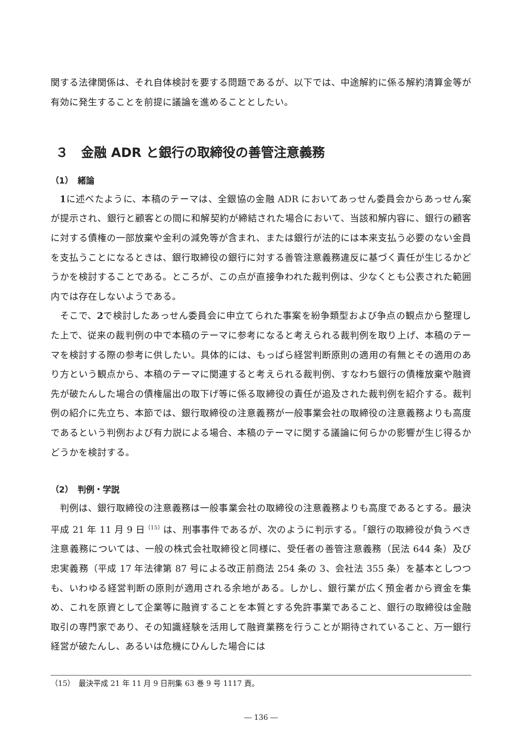関する法律関係は、それ自体検討を要する問題であるが、以下では、中途解約に係る解約清算金等が有効に発生することを前提に議論を進めることとしたい。
３　金融 ADR と銀行の取締役の善管注意義務
（1）　緒論
1に述べたように、本稿のテーマは、全銀協の金融 ADR においてあっせん委員会からあっせん案が提示され、銀行と顧客との間に和解契約が締結された場合において、当該和解内容に、銀行の顧客に対する債権の一部放棄や金利の減免等が含まれ、または銀行が法的には本来支払う必要のない金員を支払うことになるときは、銀行取締役の銀行に対する善管注意義務違反に基づく責任が生じるかどうかを検討することである。ところが、この点が直接争われた裁判例は、少なくとも公表された範囲内では存在しないようである。
そこで、2で検討したあっせん委員会に申立てられた事案を紛争類型および争点の観点から整理した上で、従来の裁判例の中で本稿のテーマに参考になると考えられる裁判例を取り上げ、本稿のテーマを検討する際の参考に供したい。具体的には、もっぱら経営判断原則の適用の有無とその適用のあり方という観点から、本稿のテーマに関連すると考えられる裁判例、すなわち銀行の債権放棄や融資先が破たんした場合の債権届出の取下げ等に係る取締役の責任が追及された裁判例を紹介する。裁判例の紹介に先立ち、本節では、銀行取締役の注意義務が一般事業会社の取締役の注意義務よりも高度であるという判例および有力説による場合、本稿のテーマに関する議論に何らかの影響が生じ得るかどうかを検討する。
（2）　判例・学説
判例は、銀行取締役の注意義務は一般事業会社の取締役の注意義務よりも高度であるとする。最決平成 21 年 11 月 9 日<sup>（15）</sup>は、刑事事件であるが、次のように判示する。「銀行の取締役が負うべき注意義務については、一般の株式会社取締役と同様に、受任者の善管注意義務（民法 644 条）及び忠実義務（平成 17 年法律第 87 号による改正前商法 254 条の 3、会社法 355 条）を基本としつつも、いわゆる経営判断の原則が適用される余地がある。しかし、銀行業が広く預金者から資金を集め、これを原資として企業等に融資することを本質とする免許事業であること、銀行の取締役は金融取引の専門家であり、その知識経験を活用して融資業務を行うことが期待されていること、万一銀行経営が破たんし、あるいは危機にひんした場合には
（15）　最決平成 21 年 11 月 9 日刑集 63 巻 9 号 1117 頁。
― 136 ―